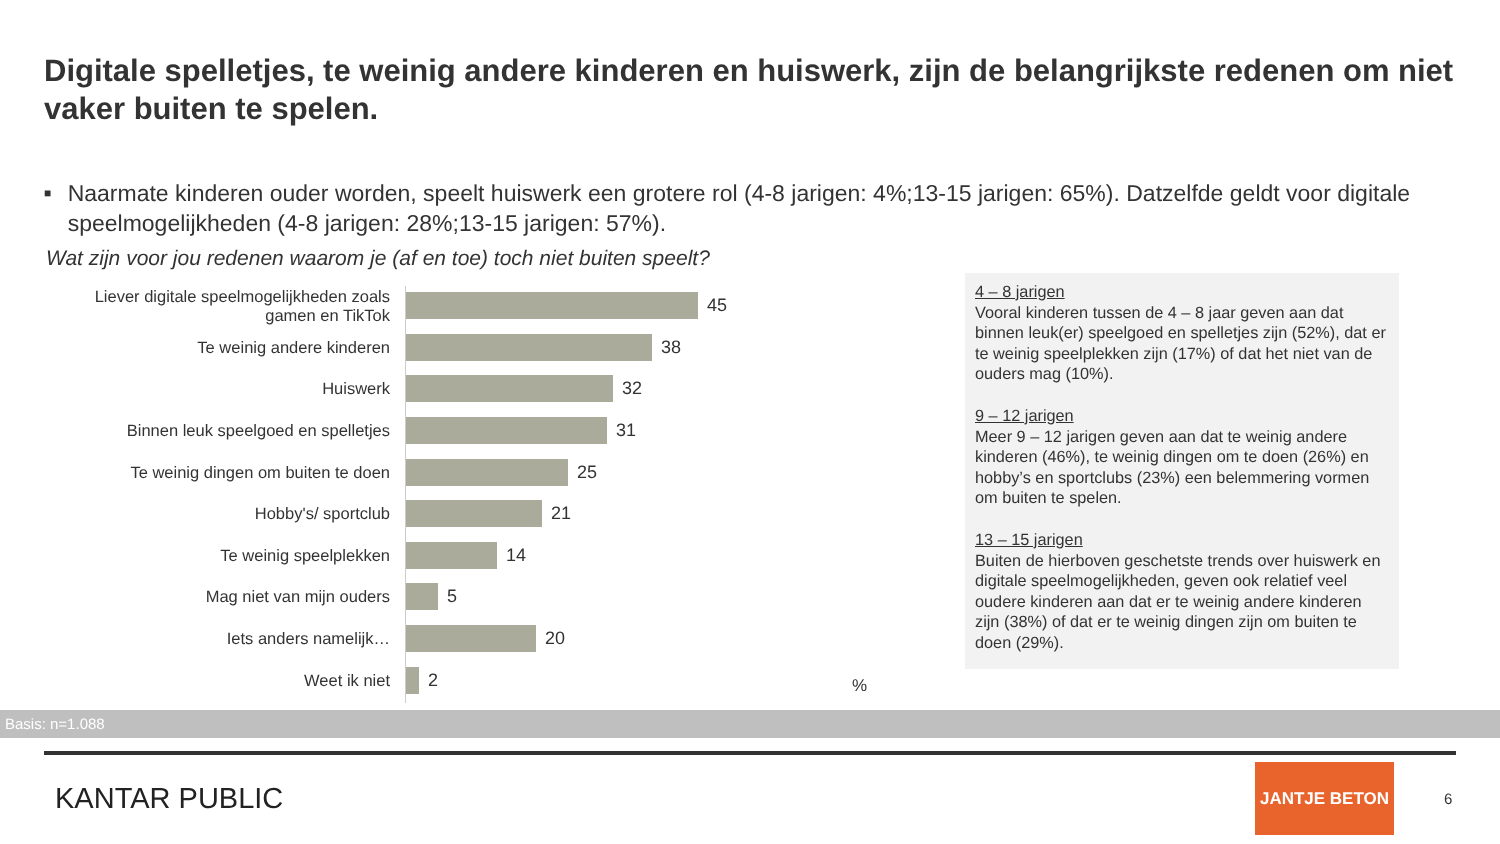Digitale spelletjes, te weinig andere kinderen en huiswerk, zijn de belangrijkste redenen om niet vaker buiten te spelen.
■ Naarmate kinderen ouder worden, speelt huiswerk een grotere rol (4-8 jarigen: 4%;13-15 jarigen: 65%). Datzelfde geldt voor digitale speelmogelijkheden (4-8 jarigen: 28%;13-15 jarigen: 57%).
Wat zijn voor jou redenen waarom je (af en toe) toch niet buiten speelt?
Liever digitale speelmogelijkheden zoals gamen en TikTok
45
Te weinig andere kinderen
38
Huiswerk
32
Binnen leuk speelgoed en spelletjes
31
Te weinig dingen om buiten te doen
25
Hobby's/ sportclub
21
Te weinig speelplekken
14
Mag niet van mijn ouders
5
Iets anders namelijk…
20
Weet ik niet
2
%
4 – 8 jarigen
Vooral kinderen tussen de 4 – 8 jaar geven aan dat binnen leuk(er) speelgoed en spelletjes zijn (52%), dat er te weinig speelplekken zijn (17%) of dat het niet van de ouders mag (10%).
9 – 12 jarigen
Meer 9 – 12 jarigen geven aan dat te weinig andere kinderen (46%), te weinig dingen om te doen (26%) en hobby’s en sportclubs (23%) een belemmering vormen om buiten te spelen.
13 – 15 jarigen
Buiten de hierboven geschetste trends over huiswerk en digitale speelmogelijkheden, geven ook relatief veel oudere kinderen aan dat er te weinig andere kinderen zijn (38%) of dat er te weinig dingen zijn om buiten te doen (29%).
Basis: n=1.088
KANTAR PUBLIC
JANTJE BETON
6